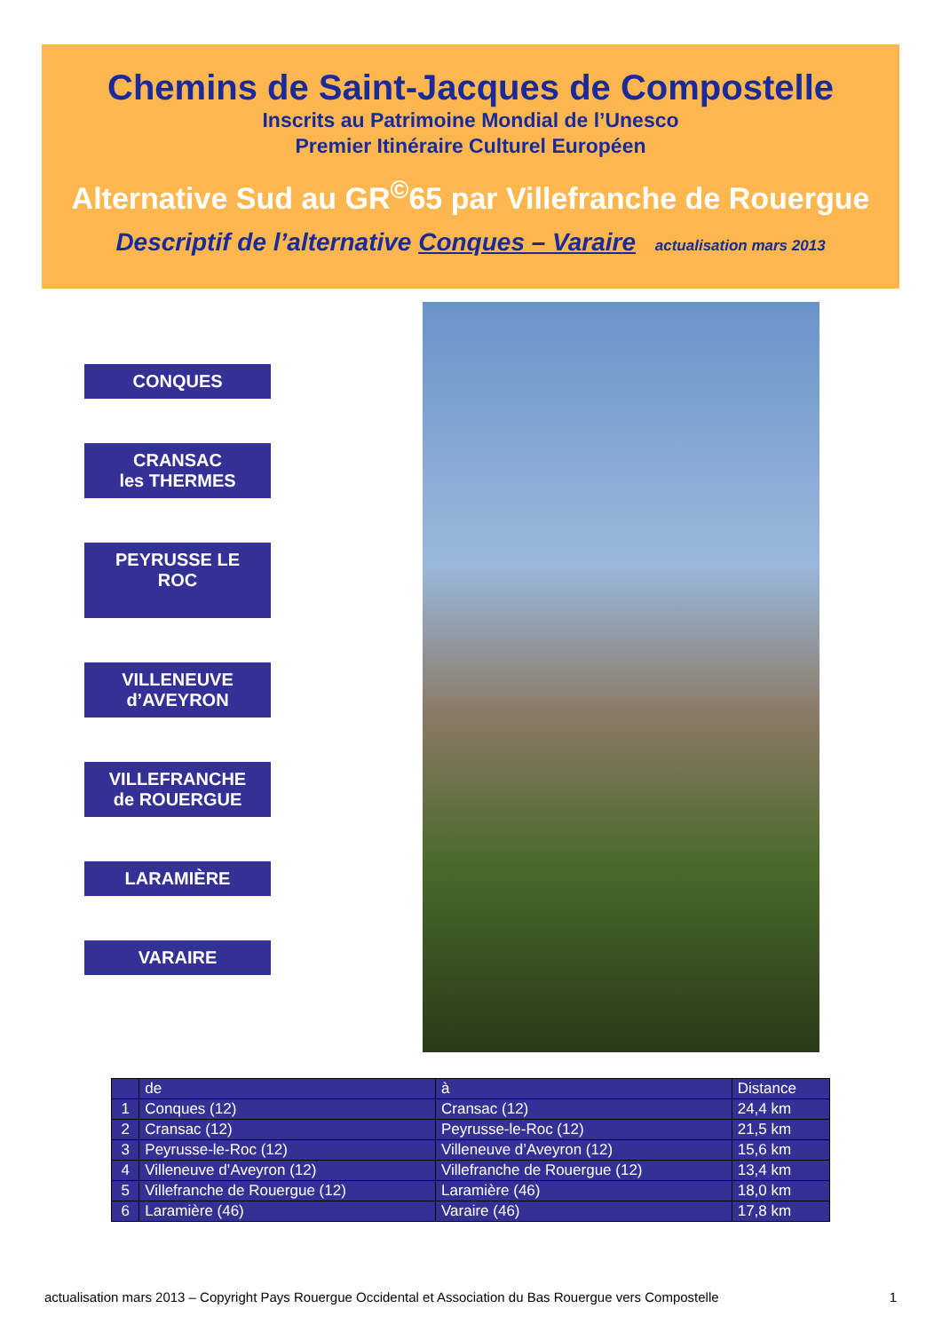Chemins de Saint-Jacques de Compostelle
Inscrits au Patrimoine Mondial de l’Unesco
Premier Itinéraire Culturel Européen
Alternative Sud au GR<sup>©</sup>65 par Villefranche de Rouergue
Descriptif de l’alternative Conques – Varaire actualisation mars 2013
CONQUES
CRANSAC
les THERMES
PEYRUSSE LE
ROC
VILLENEUVE
d’AVEYRON
VILLEFRANCHE
de ROUERGUE
LARAMIÈRE
VARAIRE
| | de | à | Distance |
| --- | --- | --- | --- |
| 1 | Conques (12) | Cransac (12) | 24,4 km |
| 2 | Cransac (12) | Peyrusse-le-Roc (12) | 21,5 km |
| 3 | Peyrusse-le-Roc (12) | Villeneuve d’Aveyron (12) | 15,6 km |
| 4 | Villeneuve d’Aveyron (12) | Villefranche de Rouergue (12) | 13,4 km |
| 5 | Villefranche de Rouergue (12) | Laramière (46) | 18,0 km |
| 6 | Laramière (46) | Varaire (46) | 17,8 km |
actualisation mars 2013 – Copyright Pays Rouergue Occidental et Association du Bas Rouergue vers Compostelle 1